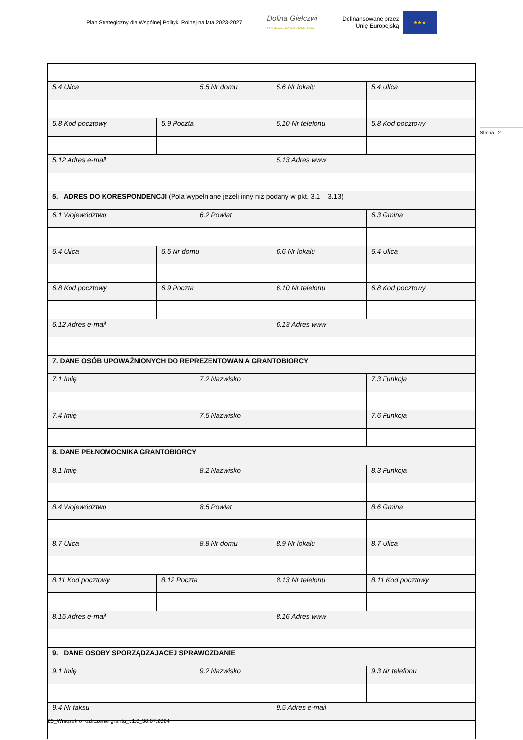Plan Strategiczny dla Wspólnej Polityki Rolnej na lata 2023-2027
Dolina Giełczwi
LOKALNA GRUPA DZIAŁANIA
Dofinansowane przez
Unię Europejską
★★★
Strona | 2
| 5.4 Ulica | | | 5.5 Nr domu | | 5.6 Nr lokalu | | 5.4 Ulica | |
| 5.8 Kod pocztowy | 5.9 Poczta | | | | 5.10 Nr telefonu | | | 5.8 Kod pocztowy |
| 5.12 Adres e-mail | | | | | 5.13 Adres www | | | |
| 5. ADRES DO KORESPONDENCJI (Pola wypełniane jeżeli inny niż podany w pkt. 3.1 – 3.13) | | | | | | | | |
| 6.1 Województwo | | | 6.2 Powiat | | | | 6.3 Gmina | |
| 6.4 Ulica | | 6.5 Nr domu | | 6.6 Nr lokalu | | | 6.4 Ulica | |
| 6.8 Kod pocztowy | | 6.9 Poczta | | 6.10 Nr telefonu | | | 6.8 Kod pocztowy | |
| 6.12 Adres e-mail | | | | 6.13 Adres www | | | | |
| 7. DANE OSÓB UPOWAŻNIONYCH DO REPREZENTOWANIA GRANTOBIORCY | | | | | | | | |
| 7.1 Imię | | | 7.2 Nazwisko | | | | 7.3 Funkcja | |
| 7.4 Imię | | | 7.5 Nazwisko | | | | 7.6 Funkcja | |
| 8. DANE PEŁNOMOCNIKA GRANTOBIORCY | | | | | | | | |
| 8.1 Imię | | | 8.2 Nazwisko | | | | 8.3 Funkcja | |
| 8.4 Województwo | | | 8.5 Powiat | | | | 8.6 Gmina | |
| 8.7 Ulica | | | 8.8 Nr domu | | 8.9 Nr lokalu | | 8.7 Ulica | |
| 8.11 Kod pocztowy | | 8.12 Poczta | | 8.13 Nr telefonu | | | 8.11 Kod pocztowy | |
| 8.15 Adres e-mail | | | | 8.16 Adres www | | | | |
| 9. DANE OSOBY SPORZĄDZAJACEJ SPRAWOZDANIE | | | | | | | | |
| 9.1 Imię | | | 9.2 Nazwisko | | | | 9.3 Nr telefonu | |
| 9.4 Nr faksu | | | | 9.5 Adres e-mail | | | | |
Z3_Wniosek o rozliczenie grantu_v1.0_30.07.2024